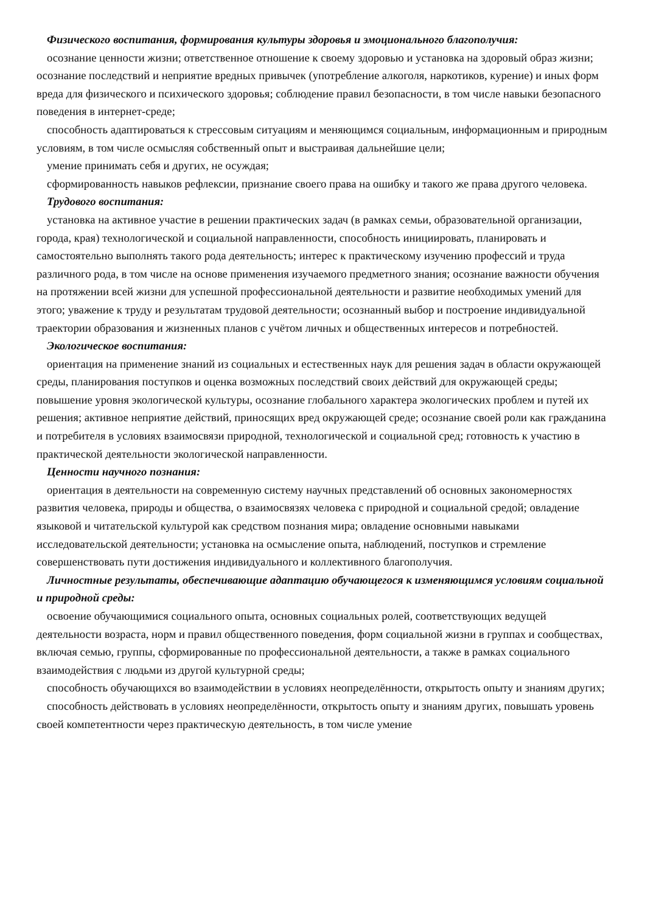Физического воспитания, формирования культуры здоровья и эмоционального благополучия:
осознание ценности жизни; ответственное отношение к своему здоровью и установка на здоровый образ жизни; осознание последствий и неприятие вредных привычек (употребление алкоголя, наркотиков, курение) и иных форм вреда для физического и психического здоровья; соблюдение правил безопасности, в том числе навыки безопасного поведения в интернет-среде;
способность адаптироваться к стрессовым ситуациям и меняющимся социальным, информационным и природным условиям, в том числе осмысляя собственный опыт и выстраивая дальнейшие цели;
умение принимать себя и других, не осуждая;
сформированность навыков рефлексии, признание своего права на ошибку и такого же права другого человека.
Трудового воспитания:
установка на активное участие в решении практических задач (в рамках семьи, образовательной организации, города, края) технологической и социальной направленности, способность инициировать, планировать и самостоятельно выполнять такого рода деятельность; интерес к практическому изучению профессий и труда различного рода, в том числе на основе применения изучаемого предметного знания; осознание важности обучения на протяжении всей жизни для успешной профессиональной деятельности и развитие необходимых умений для этого; уважение к труду и результатам трудовой деятельности; осознанный выбор и построение индивидуальной траектории образования и жизненных планов с учётом личных и общественных интересов и потребностей.
Экологическое воспитания:
ориентация на применение знаний из социальных и естественных наук для решения задач в области окружающей среды, планирования поступков и оценка возможных последствий своих действий для окружающей среды; повышение уровня экологической культуры, осознание глобального характера экологических проблем и путей их решения; активное неприятие действий, приносящих вред окружающей среде; осознание своей роли как гражданина и потребителя в условиях взаимосвязи природной, технологической и социальной сред; готовность к участию в практической деятельности экологической направленности.
Ценности научного познания:
ориентация в деятельности на современную систему научных представлений об основных закономерностях развития человека, природы и общества, о взаимосвязях человека с природной и социальной средой; овладение языковой и читательской культурой как средством познания мира; овладение основными навыками исследовательской деятельности; установка на осмысление опыта, наблюдений, поступков и стремление совершенствовать пути достижения индивидуального и коллективного благополучия.
Личностные результаты, обеспечивающие адаптацию обучающегося к изменяющимся условиям социальной и природной среды:
освоение обучающимися социального опыта, основных социальных ролей, соответствующих ведущей деятельности возраста, норм и правил общественного поведения, форм социальной жизни в группах и сообществах, включая семью, группы, сформированные по профессиональной деятельности, а также в рамках социального взаимодействия с людьми из другой культурной среды;
способность обучающихся во взаимодействии в условиях неопределённости, открытость опыту и знаниям других;
способность действовать в условиях неопределённости, открытость опыту и знаниям других, повышать уровень своей компетентности через практическую деятельность, в том числе умение